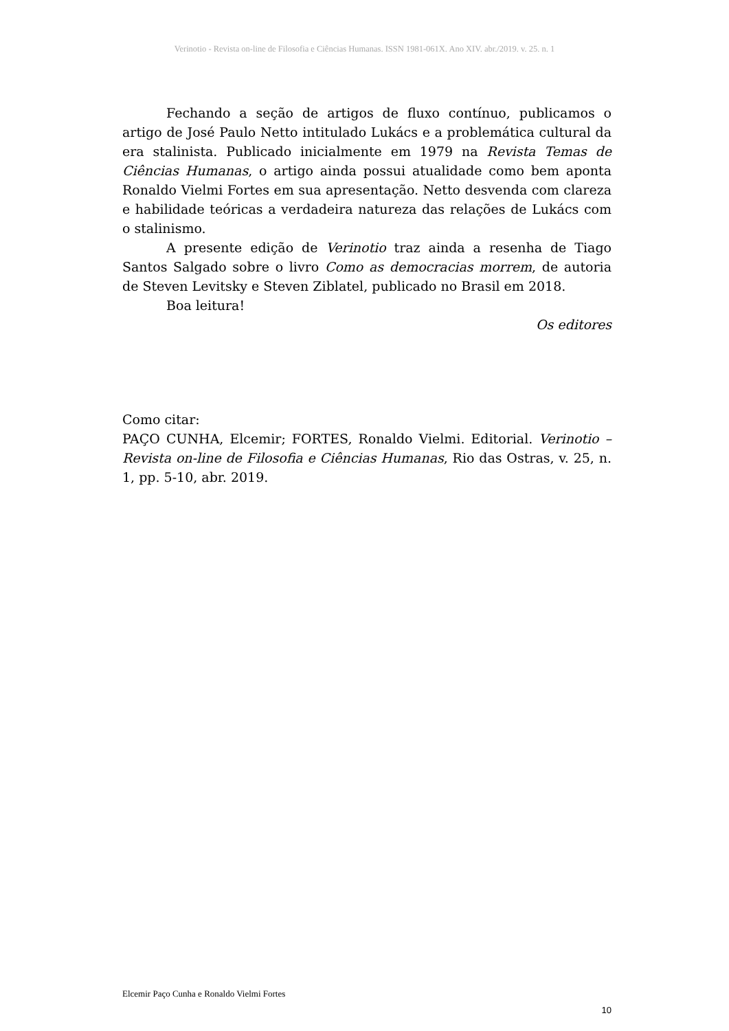Verinotio - Revista on-line de Filosofia e Ciências Humanas. ISSN 1981-061X. Ano XIV. abr./2019. v. 25. n. 1
Fechando a seção de artigos de fluxo contínuo, publicamos o artigo de José Paulo Netto intitulado Lukács e a problemática cultural da era stalinista. Publicado inicialmente em 1979 na Revista Temas de Ciências Humanas, o artigo ainda possui atualidade como bem aponta Ronaldo Vielmi Fortes em sua apresentação. Netto desvenda com clareza e habilidade teóricas a verdadeira natureza das relações de Lukács com o stalinismo.
A presente edição de Verinotio traz ainda a resenha de Tiago Santos Salgado sobre o livro Como as democracias morrem, de autoria de Steven Levitsky e Steven Ziblatel, publicado no Brasil em 2018.
Boa leitura!
Os editores
Como citar:
PAÇO CUNHA, Elcemir; FORTES, Ronaldo Vielmi. Editorial. Verinotio – Revista on-line de Filosofia e Ciências Humanas, Rio das Ostras, v. 25, n. 1, pp. 5-10, abr. 2019.
Elcemir Paço Cunha e Ronaldo Vielmi Fortes
10